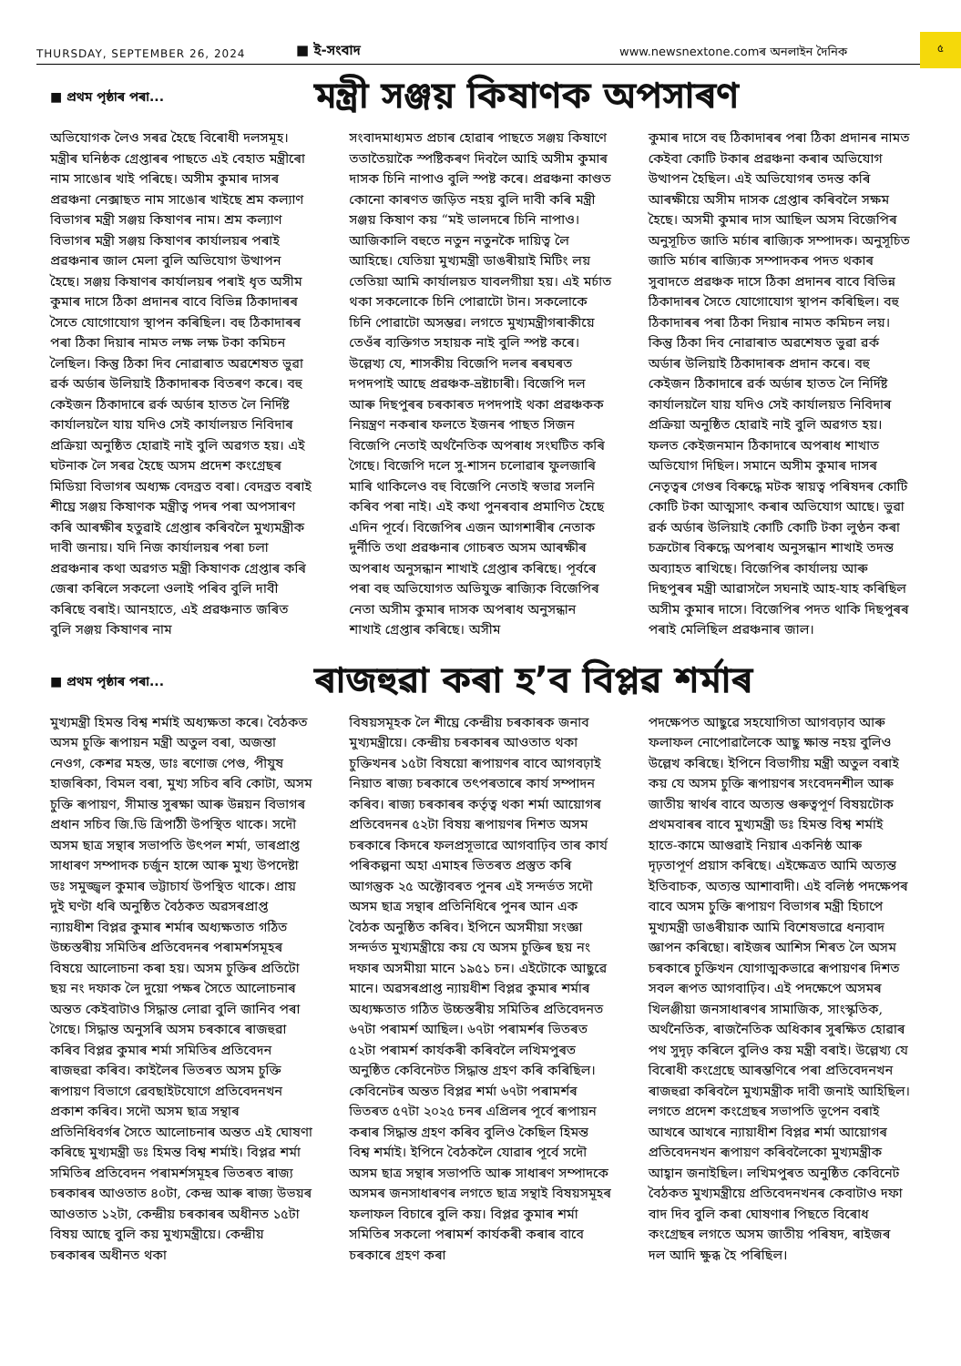THURSDAY, SEPTEMBER 26, 2024
■ ই-সংবাদ
www.newsnextone.comৰ অনলাইন দৈনিক
৫
■ প্ৰথম পৃষ্ঠাৰ পৰা...
মন্ত্ৰী সঞ্জয় কিষাণক অপসাৰণ
অভিযোগক লৈও সৰৱ হৈছে বিৰোধী দলসমূহ। মন্ত্ৰীৰ ঘনিষ্ঠক গ্ৰেপ্তাৰৰ পাছতে এই বেহাত মন্ত্ৰীৰো নাম সাঙোৰ খাই পৰিছে। অসীম কুমাৰ দাসৰ প্ৰৱঞ্চনা নেক্সাছত নাম সাঙোৰ খাইছে শ্ৰম কল্যাণ বিভাগৰ মন্ত্ৰী সঞ্জয় কিষাণৰ নাম। শ্ৰম কল্যাণ বিভাগৰ মন্ত্ৰী সঞ্জয় কিষাণৰ কাৰ্যালয়ৰ পৰাই প্ৰৱঞ্চনাৰ জাল মেলা বুলি অভিযোগ উত্থাপন হৈছে। সঞ্জয় কিষাণৰ কাৰ্যালয়ৰ পৰাই ধৃত অসীম কুমাৰ দাসে ঠিকা প্ৰদানৰ বাবে বিভিন্ন ঠিকাদাৰৰ সৈতে যোগোযোগ স্থাপন কৰিছিল। বহু ঠিকাদাৰৰ পৰা ঠিকা দিয়াৰ নামত লক্ষ লক্ষ টকা কমিচন লৈছিল। কিন্তু ঠিকা দিব নোৱাৰাত অৱশেষত ভুৱা ৱৰ্ক অৰ্ডাৰ উলিয়াই ঠিকাদাৰক বিতৰণ কৰে। বহু কেইজন ঠিকাদাৰে ৱৰ্ক অৰ্ডাৰ হাতত লৈ নিৰ্দিষ্ট কাৰ্যালয়লৈ যায় যদিও সেই কাৰ্যালয়ত নিবিদাৰ প্ৰক্ৰিয়া অনুষ্ঠিত হোৱাই নাই বুলি অৱগত হয়। এই ঘটনাক লৈ সৰৱ হৈছে অসম প্ৰদেশ কংগ্ৰেছৰ মিডিয়া বিভাগৰ অধ্যক্ষ বেদব্ৰত বৰা। বেদব্ৰত বৰাই শীঘ্ৰে সঞ্জয় কিষাণক মন্ত্ৰীত্ব পদৰ পৰা অপসাৰণ কৰি আৰক্ষীৰ হতুৱাই গ্ৰেপ্তাৰ কৰিবলৈ মুখ্যমন্ত্ৰীক দাবী জনায়। যদি নিজ কাৰ্যালয়ৰ পৰা চলা প্ৰৱঞ্চনাৰ কথা অৱগত মন্ত্ৰী কিষাণক গ্ৰেপ্তাৰ কৰি জেৰা কৰিলে সকলো ওলাই পৰিব বুলি দাবী কৰিছে বৰাই। আনহাতে, এই প্ৰৱঞ্চনাত জৰিত বুলি সঞ্জয় কিষাণৰ নাম
সংবাদমাধ্যমত প্ৰচাৰ হোৱাৰ পাছতে সঞ্জয় কিষাণে ততাতৈয়াকৈ স্পষ্টিকৰণ দিবলৈ আহি অসীম কুমাৰ দাসক চিনি নাপাও বুলি স্পষ্ট কৰে। প্ৰৱঞ্চনা কাণ্ডত কোনো কাৰণত জড়িত নহয় বুলি দাবী কৰি মন্ত্ৰী সঞ্জয় কিষাণ কয় “মই ভালদৰে চিনি নাপাও। আজিকালি বহুতে নতুন নতুনকৈ দায়িত্ব লৈ আহিছে। যেতিয়া মুখ্যমন্ত্ৰী ডাঙৰীয়াই মিটিং লয় তেতিয়া আমি কাৰ্যালয়ত যাবলগীয়া হয়। এই মৰ্চাত থকা সকলোকে চিনি পোৱাটো টান। সকলোকে চিনি পোৱাটো অসম্ভৱ। লগতে মুখ্যমন্ত্ৰীগৰাকীয়ে তেওঁৰ ব্যক্তিগত সহায়ক নাই বুলি স্পষ্ট কৰে। উল্লেখ্য যে, শাসকীয় বিজেপি দলৰ ৰৰঘৰত দপদপাই আছে প্ৰৱঞ্চক-ভ্ৰষ্টাচাৰী। বিজেপি দল আৰু দিছপুৰৰ চৰকাৰত দপদপাই থকা প্ৰৱঞ্চকক নিয়ন্ত্ৰণ নকৰাৰ ফলতে ইজনৰ পাছত সিজন বিজেপি নেতাই অৰ্থনৈতিক অপৰাধ সংঘটিত কৰি গৈছে। বিজেপি দলে সু-শাসন চলোৱাৰ ফুলজাৰি মাৰি থাকিলেও বহু বিজেপি নেতাই স্বভাৱ সলনি কৰিব পৰা নাই। এই কথা পুনৰবাৰ প্ৰমাণিত হৈছে এদিন পূৰ্বে। বিজেপিৰ এজন আগশাৰীৰ নেতাক দুৰ্নীতি তথা প্ৰৱঞ্চনাৰ গোচৰত অসম আৰক্ষীৰ অপৰাধ অনুসন্ধান শাখাই গ্ৰেপ্তাৰ কৰিছে। পূৰ্বৰে পৰা বহু অভিযোগত অভিযুক্ত ৰাজ্যিক বিজেপিৰ নেতা অসীম কুমাৰ দাসক অপৰাধ অনুসন্ধান শাখাই গ্ৰেপ্তাৰ কৰিছে। অসীম
কুমাৰ দাসে বহু ঠিকাদাৰৰ পৰা ঠিকা প্ৰদানৰ নামত কেইবা কোটি টকাৰ প্ৰৱঞ্চনা কৰাৰ অভিযোগ উত্থাপন হৈছিল। এই অভিযোগৰ তদন্ত কৰি আৰক্ষীয়ে অসীম দাসক গ্ৰেপ্তাৰ কৰিবলৈ সক্ষম হৈছে। অসমী কুমাৰ দাস আছিল অসম বিজেপিৰ অনুসূচিত জাতি মৰ্চাৰ ৰাজ্যিক সম্পাদক। অনুসূচিত জাতি মৰ্চাৰ ৰাজ্যিক সম্পাদকৰ পদত থকাৰ সুবাদতে প্ৰৱঞ্চক দাসে ঠিকা প্ৰদানৰ বাবে বিভিন্ন ঠিকাদাৰৰ সৈতে যোগোযোগ স্থাপন কৰিছিল। বহু ঠিকাদাৰৰ পৰা ঠিকা দিয়াৰ নামত কমিচন লয়। কিন্তু ঠিকা দিব নোৱাৰাত অৱশেষত ভুৱা ৱৰ্ক অৰ্ডাৰ উলিয়াই ঠিকাদাৰক প্ৰদান কৰে। বহু কেইজন ঠিকাদাৰে ৱৰ্ক অৰ্ডাৰ হাতত লৈ নিৰ্দিষ্ট কাৰ্যালয়লৈ যায় যদিও সেই কাৰ্যালয়ত নিবিদাৰ প্ৰক্ৰিয়া অনুষ্ঠিত হোৱাই নাই বুলি অৱগত হয়। ফলত কেইজনমান ঠিকাদাৰে অপৰাধ শাখাত অভিযোগ দিছিল। সমানে অসীম কুমাৰ দাসৰ নেতৃত্বৰ গেণ্ডৰ বিৰুদ্ধে মটক স্বায়ত্ব পৰিষদৰ কোটি কোটি টকা আত্মসাৎ কৰাৰ অভিযোগ আছে। ভুৱা ৱৰ্ক অৰ্ডাৰ উলিয়াই কোটি কোটি টকা লুণ্ঠন কৰা চক্ৰটোৰ বিৰুদ্ধে অপৰাধ অনুসন্ধান শাখাই তদন্ত অব্যাহত ৰাখিছে। বিজেপিৰ কাৰ্যালয় আৰু দিছপুৰৰ মন্ত্ৰী আৱাসলৈ সঘনাই আহ-যাহ কৰিছিল অসীম কুমাৰ দাসে। বিজেপিৰ পদত থাকি দিছপুৰৰ পৰাই মেলিছিল প্ৰৱঞ্চনাৰ জাল।
■ প্ৰথম পৃষ্ঠাৰ পৰা...
ৰাজহুৱা কৰা হ’ব বিপ্লৱ শৰ্মাৰ
মুখ্যমন্ত্ৰী হিমন্ত বিশ্ব শৰ্মাই অধ্যক্ষতা কৰে। বৈঠকত অসম চুক্তি ৰূপায়ন মন্ত্ৰী অতুল বৰা, অজন্তা নেওগ, কেশৱ মহন্ত, ডাঃ ৰণোজ পেগু, পীযুষ হাজৰিকা, বিমল বৰা, মুখ্য সচিব ৰবি কোটা, অসম চুক্তি ৰূপায়ণ, সীমান্ত সুৰক্ষা আৰু উন্নয়ন বিভাগৰ প্ৰধান সচিব জি.ডি ত্ৰিপাঠী উপস্থিত থাকে। সদৌ অসম ছাত্ৰ সন্থাৰ সভাপতি উৎপল শৰ্মা, ভাৰপ্ৰাপ্ত সাধাৰণ সম্পাদক চৰ্জুন হান্সে আৰু মুখ্য উপদেষ্টা ডঃ সমুজ্জ্বল কুমাৰ ভট্টাচাৰ্য উপস্থিত থাকে। প্ৰায় দুই ঘণ্টা ধৰি অনুষ্ঠিত বৈঠকত অৱসৰপ্ৰাপ্ত ন্যায়ধীশ বিপ্লৱ কুমাৰ শৰ্মাৰ অধ্যক্ষতাত গঠিত উচ্চস্তৰীয় সমিতিৰ প্ৰতিবেদনৰ পৰামৰ্শসমূহৰ বিষয়ে আলোচনা কৰা হয়। অসম চুক্তিৰ প্ৰতিটো ছয় নং দফাক লৈ দুয়ো পক্ষৰ সৈতে আলোচনাৰ অন্তত কেইবাটাও সিদ্ধান্ত লোৱা বুলি জানিব পৰা গৈছে। সিদ্ধান্ত অনুসৰি অসম চৰকাৰে ৰাজহুৱা কৰিব বিপ্লৱ কুমাৰ শৰ্মা সমিতিৰ প্ৰতিবেদন ৰাজহুৱা কৰিব। কাইলৈৰ ভিতৰত অসম চুক্তি ৰূপায়ণ বিভাগে ৱেবছাইটযোগে প্ৰতিবেদনখন প্ৰকাশ কৰিব। সদৌ অসম ছাত্ৰ সন্থাৰ প্ৰতিনিধিবৰ্গৰ সৈতে আলোচনাৰ অন্তত এই ঘোষণা কৰিছে মুখ্যমন্ত্ৰী ডঃ হিমন্ত বিশ্ব শৰ্মাই। বিপ্লৱ শৰ্মা সমিতিৰ প্ৰতিবেদন পৰামৰ্শসমূহৰ ভিতৰত ৰাজ্য চৰকাৰৰ আওতাত ৪০টা, কেন্দ্ৰ আৰু ৰাজ্য উভয়ৰ আওতাত ১২টা, কেন্দ্ৰীয় চৰকাৰৰ অধীনত ১৫টা বিষয় আছে বুলি কয় মুখ্যমন্ত্ৰীয়ে। কেন্দ্ৰীয় চৰকাৰৰ অধীনত থকা
বিষয়সমূহক লৈ শীঘ্ৰে কেন্দ্ৰীয় চৰকাৰক জনাব মুখ্যমন্ত্ৰীয়ে। কেন্দ্ৰীয় চৰকাৰৰ আওতাত থকা চুক্তিখনৰ ১৫টা বিষয়ো ৰূপায়ণৰ বাবে আগবঢ়াই নিয়াত ৰাজ্য চৰকাৰে তৎপৰতাৰে কাৰ্য সম্পাদন কৰিব। ৰাজ্য চৰকাৰৰ কৰ্তৃত্ব থকা শৰ্মা আয়োগৰ প্ৰতিবেদনৰ ৫২টা বিষয় ৰূপায়ণৰ দিশত অসম চৰকাৰে কিদৰে ফলপ্ৰসূভাৱে আগবাঢ়িব তাৰ কাৰ্য পৰিকল্পনা অহা এমাহৰ ভিতৰত প্ৰস্তুত কৰি আগন্তুক ২৫ অক্টোবৰত পুনৰ এই সন্দৰ্ভত সদৌ অসম ছাত্ৰ সন্থাৰ প্ৰতিনিধিৰে পুনৰ আন এক বৈঠক অনুষ্ঠিত কৰিব। ইপিনে অসমীয়া সংজ্ঞা সন্দৰ্ভত মুখ্যমন্ত্ৰীয়ে কয় যে অসম চুক্তিৰ ছয় নং দফাৰ অসমীয়া মানে ১৯৫১ চন। এইটোকে আছুৱে মানে। অৱসৰপ্ৰাপ্ত ন্যায়ধীশ বিপ্লৱ কুমাৰ শৰ্মাৰ অধ্যক্ষতাত গঠিত উচ্চস্তৰীয় সমিতিৰ প্ৰতিবেদনত ৬৭টা পৰামৰ্শ আছিল। ৬৭টা পৰামৰ্শৰ ভিতৰত ৫২টা পৰামৰ্শ কাৰ্যকৰী কৰিবলৈ লখিমপুৰত অনুষ্ঠিত কেবিনেটত সিদ্ধান্ত গ্ৰহণ কৰি কৰিছিল। কেবিনেটৰ অন্তত বিপ্লৱ শৰ্মা ৬৭টা পৰামৰ্শৰ ভিতৰত ৫৭টা ২০২৫ চনৰ এপ্ৰিলৰ পূৰ্বে ৰূপায়ন কৰাৰ সিদ্ধান্ত গ্ৰহণ কৰিব বুলিও কৈছিল হিমন্ত বিশ্ব শৰ্মাই। ইপিনে বৈঠকলৈ যোৱাৰ পূৰ্বে সদৌ অসম ছাত্ৰ সন্থাৰ সভাপতি আৰু সাধাৰণ সম্পাদকে অসমৰ জনসাধাৰণৰ লগতে ছাত্ৰ সন্থাই বিষয়সমূহৰ ফলাফল বিচাৰে বুলি কয়। বিপ্লৱ কুমাৰ শৰ্মা সমিতিৰ সকলো পৰামৰ্শ কাৰ্যকৰী কৰাৰ বাবে চৰকাৰে গ্ৰহণ কৰা
পদক্ষেপত আছুৱে সহযোগিতা আগবঢ়াব আৰু ফলাফল নোপোৱালৈকে আছু ক্ষান্ত নহয় বুলিও উল্লেখ কৰিছে। ইপিনে বিভাগীয় মন্ত্ৰী অতুল বৰাই কয় যে অসম চুক্তি ৰূপায়ণৰ সংবেদনশীল আৰু জাতীয় স্বাৰ্থৰ বাবে অত্যন্ত গুৰুত্বপূৰ্ণ বিষয়টোক প্ৰথমবাৰৰ বাবে মুখ্যমন্ত্ৰী ডঃ হিমন্ত বিশ্ব শৰ্মাই হাতে-কামে আগুৱাই নিয়াৰ একনিষ্ঠ আৰু দৃঢ়তাপূৰ্ণ প্ৰয়াস কৰিছে। এইক্ষেত্ৰত আমি অত্যন্ত ইতিবাচক, অত্যন্ত আশাবাদী। এই বলিষ্ঠ পদক্ষেপৰ বাবে অসম চুক্তি ৰূপায়ণ বিভাগৰ মন্ত্ৰী হিচাপে মুখ্যমন্ত্ৰী ডাঙৰীয়াক আমি বিশেষভাৱে ধন্যবাদ জ্ঞাপন কৰিছো। ৰাইজৰ আশিস শিৰত লৈ অসম চৰকাৰে চুক্তিখন যোগাত্মকভাৱে ৰূপায়ণৰ দিশত সবল ৰূপত আগবাঢ়িব। এই পদক্ষেপে অসমৰ খিলঞ্জীয়া জনসাধাৰণৰ সামাজিক, সাংস্কৃতিক, অৰ্থনৈতিক, ৰাজনৈতিক অধিকাৰ সুৰক্ষিত হোৱাৰ পথ সুদৃঢ় কৰিলে বুলিও কয় মন্ত্ৰী বৰাই। উল্লেখ্য যে বিৰোধী কংগ্ৰেছে আৰম্ভণিৰে পৰা প্ৰতিবেদনখন ৰাজহুৱা কৰিবলৈ মুখ্যমন্ত্ৰীক দাবী জনাই আহিছিল। লগতে প্ৰদেশ কংগ্ৰেছৰ সভাপতি ভূপেন বৰাই আখৰে আখৰে ন্যায়াধীশ বিপ্লৱ শৰ্মা আয়োগৰ প্ৰতিবেদনখন ৰূপায়ণ কৰিবলৈকো মুখ্যমন্ত্ৰীক আহ্বান জনাইছিল। লখিমপুৰত অনুষ্ঠিত কেবিনেট বৈঠকত মুখ্যমন্ত্ৰীয়ে প্ৰতিবেদনখনৰ কেবাটাও দফা বাদ দিব বুলি কৰা ঘোষণাৰ পিছতে বিৰোধ কংগ্ৰেছৰ লগতে অসম জাতীয় পৰিষদ, ৰাইজৰ দল আদি ক্ষুব্ধ হৈ পৰিছিল।